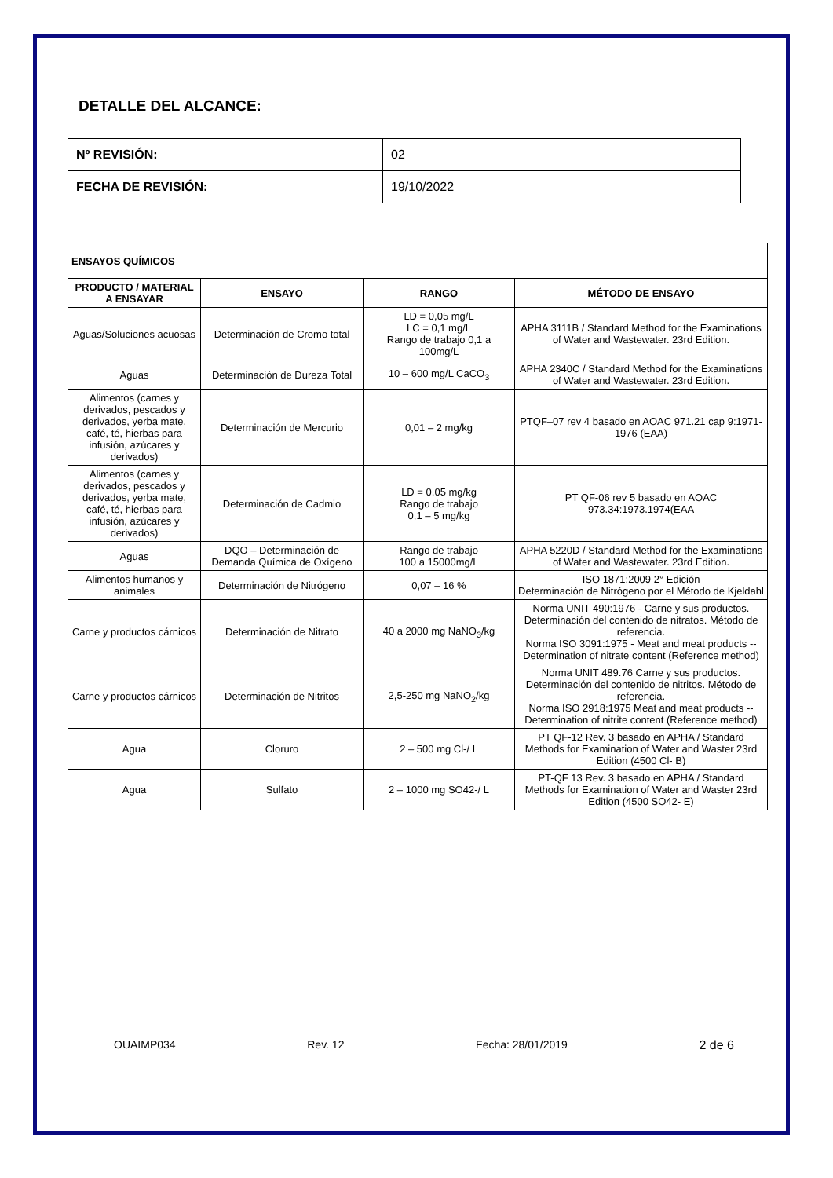DETALLE DEL ALCANCE:
| Nº REVISIÓN: | 02 |
| FECHA DE REVISIÓN: | 19/10/2022 |
| ENSAYOS QUÍMICOS | | | |
| --- | --- | --- | --- |
| PRODUCTO / MATERIAL A ENSAYAR | ENSAYO | RANGO | MÉTODO DE ENSAYO |
| Aguas/Soluciones acuosas | Determinación de Cromo total | LD = 0,05 mg/L LC = 0,1 mg/L Rango de trabajo 0,1 a 100mg/L | APHA 3111B / Standard Method for the Examinations of Water and Wastewater. 23rd Edition. |
| Aguas | Determinación de Dureza Total | 10 – 600 mg/L CaCO<sub>3</sub> | APHA 2340C / Standard Method for the Examinations of Water and Wastewater. 23rd Edition. |
| Alimentos (carnes y derivados, pescados y derivados, yerba mate, café, té, hierbas para infusión, azúcares y derivados) | Determinación de Mercurio | 0,01 – 2 mg/kg | PTQF–07 rev 4 basado en AOAC 971.21 cap 9:1971-1976 (EAA) |
| Alimentos (carnes y derivados, pescados y derivados, yerba mate, café, té, hierbas para infusión, azúcares y derivados) | Determinación de Cadmio | LD = 0,05 mg/kg Rango de trabajo 0,1 – 5 mg/kg | PT QF-06 rev 5 basado en AOAC 973.34:1973.1974(EAA |
| Aguas | DQO – Determinación de Demanda Química de Oxígeno | Rango de trabajo 100 a 15000mg/L | APHA 5220D / Standard Method for the Examinations of Water and Wastewater. 23rd Edition. |
| Alimentos humanos y animales | Determinación de Nitrógeno | 0,07 – 16 % | ISO 1871:2009 2° Edición Determinación de Nitrógeno por el Método de Kjeldahl |
| Carne y productos cárnicos | Determinación de Nitrato | 40 a 2000 mg NaNO<sub>3</sub>/kg | Norma UNIT 490:1976 - Carne y sus productos. Determinación del contenido de nitratos. Método de referencia. Norma ISO 3091:1975 - Meat and meat products -- Determination of nitrate content (Reference method) |
| Carne y productos cárnicos | Determinación de Nitritos | 2,5-250 mg NaNO<sub>2</sub>/kg | Norma UNIT 489.76 Carne y sus productos. Determinación del contenido de nitritos. Método de referencia. Norma ISO 2918:1975 Meat and meat products -- Determination of nitrite content (Reference method) |
| Agua | Cloruro | 2 – 500 mg Cl-/ L | PT QF-12 Rev. 3 basado en APHA / Standard Methods for Examination of Water and Waster 23rd Edition (4500 Cl- B) |
| Agua | Sulfato | 2 – 1000 mg SO42-/ L | PT-QF 13 Rev. 3 basado en APHA / Standard Methods for Examination of Water and Waster 23rd Edition (4500 SO42- E) |
OUAIMP034 Rev. 12 Fecha: 28/01/2019 2 de 6